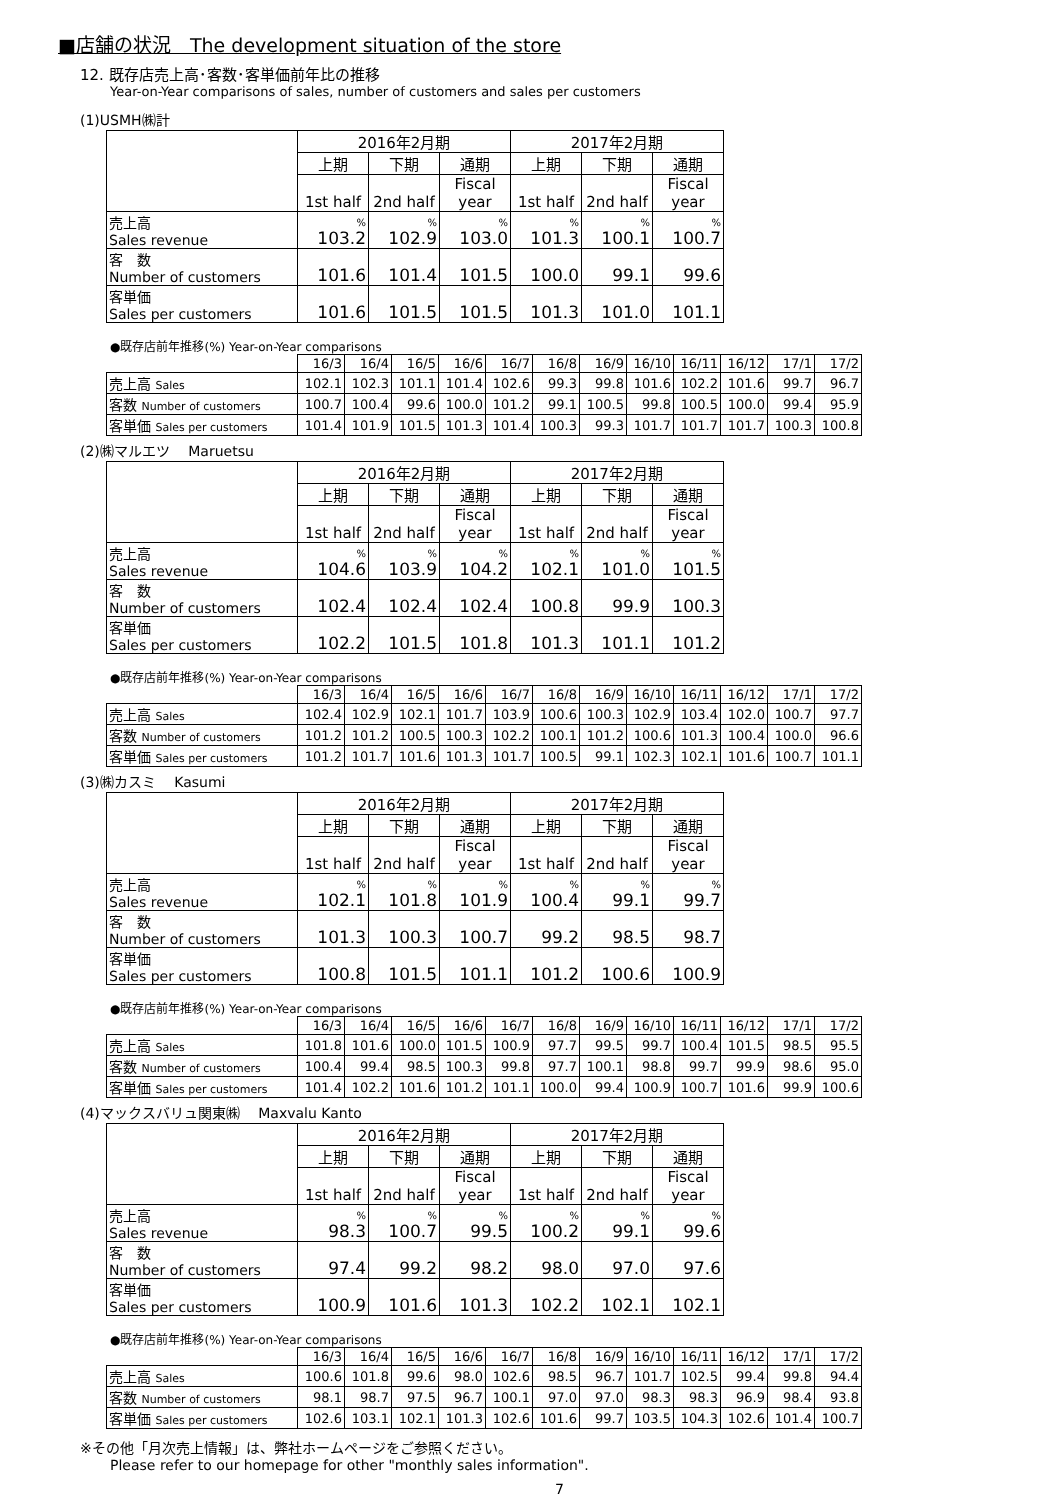■店舗の状況　The development situation of the store
12. 既存店売上高･客数･客単価前年比の推移
Year-on-Year comparisons of sales, number of customers and sales per customers
(1)USMH㈱計
| | 2016年2月期 | | | 2017年2月期 | | |
| | 上期 | 下期 | 通期 | 上期 | 下期 | 通期 |
| | 1st half | 2nd half | Fiscal year | 1st half | 2nd half | Fiscal year |
| 売上高 Sales revenue | % 103.2 | % 102.9 | % 103.0 | % 101.3 | % 100.1 | % 100.7 |
| 客 数 Number of customers | 101.6 | 101.4 | 101.5 | 100.0 | 99.1 | 99.6 |
| 客単価 Sales per customers | 101.6 | 101.5 | 101.5 | 101.3 | 101.0 | 101.1 |
●既存店前年推移(%) Year-on-Year comparisons
| | 16/3 | 16/4 | 16/5 | 16/6 | 16/7 | 16/8 | 16/9 | 16/10 | 16/11 | 16/12 | 17/1 | 17/2 |
| 売上高 Sales | 102.1 | 102.3 | 101.1 | 101.4 | 102.6 | 99.3 | 99.8 | 101.6 | 102.2 | 101.6 | 99.7 | 96.7 |
| 客数 Number of customers | 100.7 | 100.4 | 99.6 | 100.0 | 101.2 | 99.1 | 100.5 | 99.8 | 100.5 | 100.0 | 99.4 | 95.9 |
| 客単価 Sales per customers | 101.4 | 101.9 | 101.5 | 101.3 | 101.4 | 100.3 | 99.3 | 101.7 | 101.7 | 101.7 | 100.3 | 100.8 |
(2)㈱マルエツ　 Maruetsu
| | 2016年2月期 | | | 2017年2月期 | | |
| | 上期 | 下期 | 通期 | 上期 | 下期 | 通期 |
| | 1st half | 2nd half | Fiscal year | 1st half | 2nd half | Fiscal year |
| 売上高 Sales revenue | % 104.6 | % 103.9 | % 104.2 | % 102.1 | % 101.0 | % 101.5 |
| 客 数 Number of customers | 102.4 | 102.4 | 102.4 | 100.8 | 99.9 | 100.3 |
| 客単価 Sales per customers | 102.2 | 101.5 | 101.8 | 101.3 | 101.1 | 101.2 |
●既存店前年推移(%) Year-on-Year comparisons
| | 16/3 | 16/4 | 16/5 | 16/6 | 16/7 | 16/8 | 16/9 | 16/10 | 16/11 | 16/12 | 17/1 | 17/2 |
| 売上高 Sales | 102.4 | 102.9 | 102.1 | 101.7 | 103.9 | 100.6 | 100.3 | 102.9 | 103.4 | 102.0 | 100.7 | 97.7 |
| 客数 Number of customers | 101.2 | 101.2 | 100.5 | 100.3 | 102.2 | 100.1 | 101.2 | 100.6 | 101.3 | 100.4 | 100.0 | 96.6 |
| 客単価 Sales per customers | 101.2 | 101.7 | 101.6 | 101.3 | 101.7 | 100.5 | 99.1 | 102.3 | 102.1 | 101.6 | 100.7 | 101.1 |
(3)㈱カスミ　 Kasumi
| | 2016年2月期 | | | 2017年2月期 | | |
| | 上期 | 下期 | 通期 | 上期 | 下期 | 通期 |
| | 1st half | 2nd half | Fiscal year | 1st half | 2nd half | Fiscal year |
| 売上高 Sales revenue | % 102.1 | % 101.8 | % 101.9 | % 100.4 | % 99.1 | % 99.7 |
| 客 数 Number of customers | 101.3 | 100.3 | 100.7 | 99.2 | 98.5 | 98.7 |
| 客単価 Sales per customers | 100.8 | 101.5 | 101.1 | 101.2 | 100.6 | 100.9 |
●既存店前年推移(%) Year-on-Year comparisons
| | 16/3 | 16/4 | 16/5 | 16/6 | 16/7 | 16/8 | 16/9 | 16/10 | 16/11 | 16/12 | 17/1 | 17/2 |
| 売上高 Sales | 101.8 | 101.6 | 100.0 | 101.5 | 100.9 | 97.7 | 99.5 | 99.7 | 100.4 | 101.5 | 98.5 | 95.5 |
| 客数 Number of customers | 100.4 | 99.4 | 98.5 | 100.3 | 99.8 | 97.7 | 100.1 | 98.8 | 99.7 | 99.9 | 98.6 | 95.0 |
| 客単価 Sales per customers | 101.4 | 102.2 | 101.6 | 101.2 | 101.1 | 100.0 | 99.4 | 100.9 | 100.7 | 101.6 | 99.9 | 100.6 |
(4)マックスバリュ関東㈱　 Maxvalu Kanto
| | 2016年2月期 | | | 2017年2月期 | | |
| | 上期 | 下期 | 通期 | 上期 | 下期 | 通期 |
| | 1st half | 2nd half | Fiscal year | 1st half | 2nd half | Fiscal year |
| 売上高 Sales revenue | % 98.3 | % 100.7 | % 99.5 | % 100.2 | % 99.1 | % 99.6 |
| 客 数 Number of customers | 97.4 | 99.2 | 98.2 | 98.0 | 97.0 | 97.6 |
| 客単価 Sales per customers | 100.9 | 101.6 | 101.3 | 102.2 | 102.1 | 102.1 |
●既存店前年推移(%) Year-on-Year comparisons
| | 16/3 | 16/4 | 16/5 | 16/6 | 16/7 | 16/8 | 16/9 | 16/10 | 16/11 | 16/12 | 17/1 | 17/2 |
| 売上高 Sales | 100.6 | 101.8 | 99.6 | 98.0 | 102.6 | 98.5 | 96.7 | 101.7 | 102.5 | 99.4 | 99.8 | 94.4 |
| 客数 Number of customers | 98.1 | 98.7 | 97.5 | 96.7 | 100.1 | 97.0 | 97.0 | 98.3 | 98.3 | 96.9 | 98.4 | 93.8 |
| 客単価 Sales per customers | 102.6 | 103.1 | 102.1 | 101.3 | 102.6 | 101.6 | 99.7 | 103.5 | 104.3 | 102.6 | 101.4 | 100.7 |
※その他「月次売上情報」は、弊社ホームページをご参照ください。
Please refer to our homepage for other "monthly sales information".
7